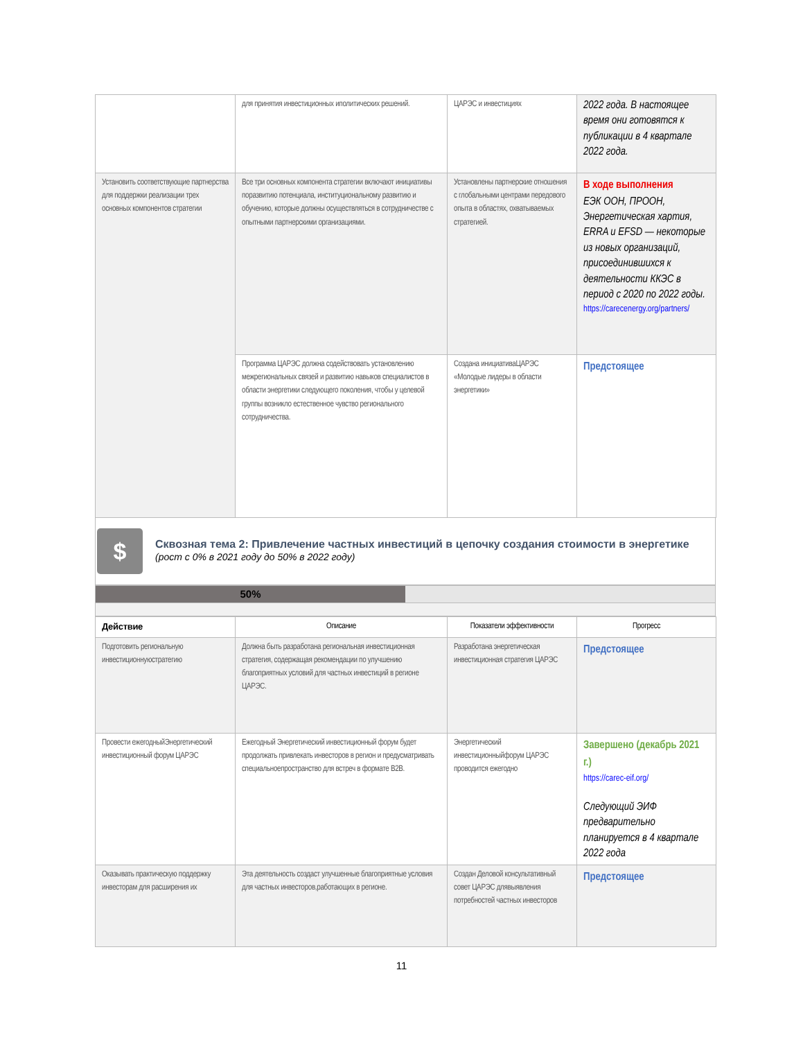| | для принятия инвестиционных иполитических решений. | ЦАРЭС и инвестициях | 2022 года. В настоящее время они готовятся к публикации в 4 квартале 2022 года. |
| Установить соответствующие партнерства для поддержки реализации трех основных компонентов стратегии | Все три основных компонента стратегии включают инициативы поразвитию потенциала, институциональному развитию и обучению, которые должны осуществляться в сотрудничестве с опытными партнерскими организациями. | Установлены партнерские отношения с глобальными центрами передового опыта в областях, охватываемых стратегией. | В ходе выполнения ЕЭК ООН, ПРООН, Энергетическая хартия, ERRA и EFSD — некоторые из новых организаций, присоединившихся к деятельности ККЭС в период с 2020 по 2022 годы. https://carecenergy.org/partners/ |
| | Программа ЦАРЭС должна содействовать установлению межрегиональных связей и развитию навыков специалистов в области энергетики следующего поколения, чтобы у целевой группы возникло естественное чувство регионального сотрудничества. | Создана инициативаЦАРЭС «Молодые лидеры в области энергетики» | Предстоящее |
$
Сквозная тема 2: Привлечение частных инвестиций в цепочку создания стоимости в энергетике
(рост с 0% в 2021 году до 50% в 2022 году)
50%
| Действие | Описание | Показатели эффективности | Прогресс |
| --- | --- | --- | --- |
| Подготовить региональную инвестиционнуюстратегию | Должна быть разработана региональная инвестиционная стратегия, содержащая рекомендации по улучшению благоприятных условий для частных инвестиций в регионе ЦАРЭС. | Разработана энергетическая инвестиционная стратегия ЦАРЭС | Предстоящее |
| Провести ежегодныйЭнергетический инвестиционный форум ЦАРЭС | Ежегодный Энергетический инвестиционный форум будет продолжать привлекать инвесторов в регион и предусматривать специальноепространство для встреч в формате B2B. | Энергетический инвестиционныйфорум ЦАРЭС проводится ежегодно | Завершено (декабрь 2021 г.) https://carec-eif.org/ Следующий ЭИФ предварительно планируется в 4 квартале 2022 года |
| Оказывать практическую поддержку инвесторам для расширения их | Эта деятельность создаст улучшенные благоприятные условия для частных инвесторов,работающих в регионе. | Создан Деловой консультативный совет ЦАРЭС длявыявления потребностей частных инвесторов | Предстоящее |
11